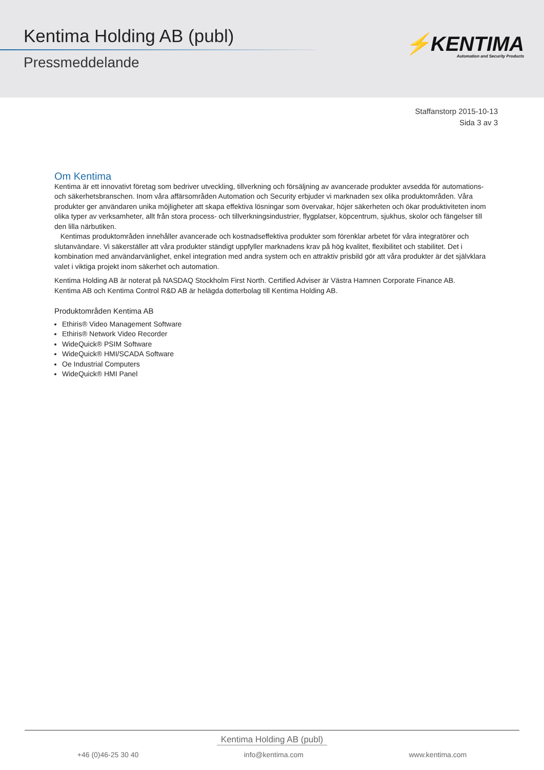Kentima Holding AB (publ)
Pressmeddelande
⚡KENTIMA
Automation and Security Products
Staffanstorp 2015-10-13
Sida 3 av 3
Om Kentima
Kentima är ett innovativt företag som bedriver utveckling, tillverkning och försäljning av avancerade produkter avsedda för automations- och säkerhetsbranschen. Inom våra affärsområden Automation och Security erbjuder vi marknaden sex olika produktområden. Våra produkter ger användaren unika möjligheter att skapa effektiva lösningar som övervakar, höjer säkerheten och ökar produktiviteten inom olika typer av verksamheter, allt från stora process- och tillverkningsindustrier, flygplatser, köpcentrum, sjukhus, skolor och fängelser till den lilla närbutiken.
Kentimas produktområden innehåller avancerade och kostnadseffektiva produkter som förenklar arbetet för våra integratörer och slutanvändare. Vi säkerställer att våra produkter ständigt uppfyller marknadens krav på hög kvalitet, flexibilitet och stabilitet. Det i kombination med användarvänlighet, enkel integration med andra system och en attraktiv prisbild gör att våra produkter är det självklara valet i viktiga projekt inom säkerhet och automation.
Kentima Holding AB är noterat på NASDAQ Stockholm First North. Certified Adviser är Västra Hamnen Corporate Finance AB.
Kentima AB och Kentima Control R&D AB är helägda dotterbolag till Kentima Holding AB.
Produktområden Kentima AB
Ethiris® Video Management Software
Ethiris® Network Video Recorder
WideQuick® PSIM Software
WideQuick® HMI/SCADA Software
Oe Industrial Computers
WideQuick® HMI Panel
Kentima Holding AB (publ)
+46 (0)46-25 30 40 info@kentima.com www.kentima.com